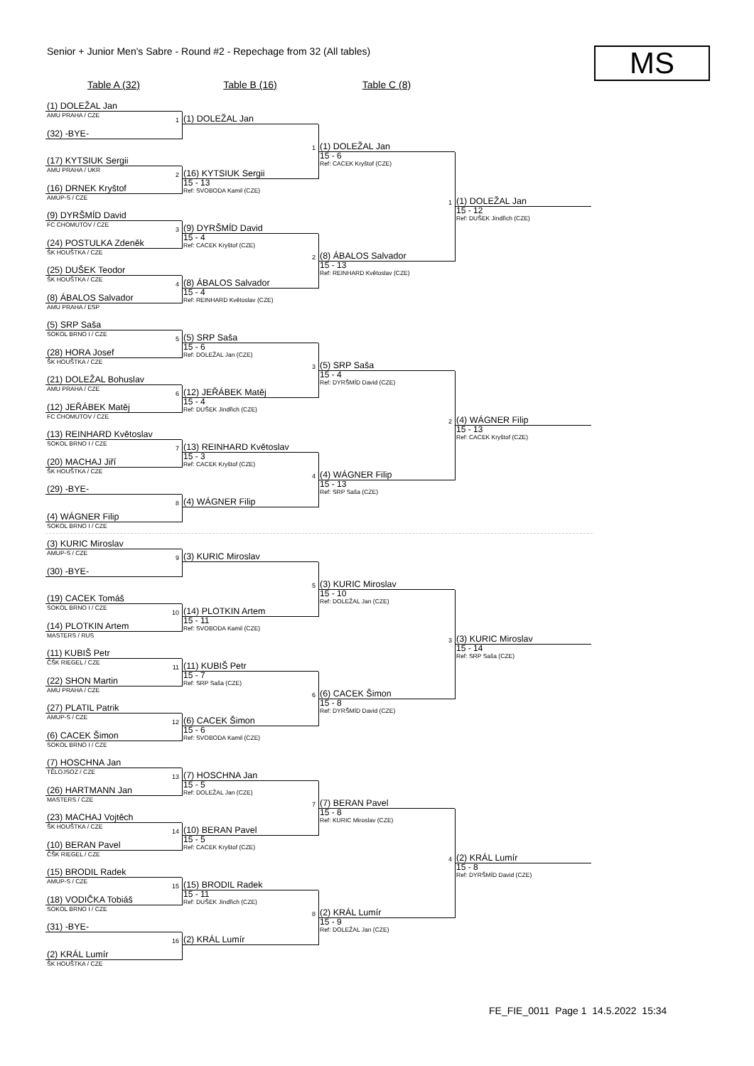Senior + Junior Men's Sabre - Round #2 - Repechage from 32 (All tables)
MS
Table A (32) Table B (16) Table C (8)
(1) DOLEŽAL Jan
AMU PRAHA / CZE
(32) -BYE-
(17) KYTSIUK Sergii
AMU PRAHA / UKR
(16) DRNEK Kryštof
AMUP-S / CZE
(9) DYRŠMÍD David
FC CHOMUTOV / CZE
(24) POSTULKA Zdeněk
ŠK HOUŠTKA / CZE
(25) DUŠEK Teodor
ŠK HOUŠTKA / CZE
(8) ÁBALOS Salvador
AMU PRAHA / ESP
(5) SRP Saša
SOKOL BRNO I / CZE
(28) HORA Josef
ŠK HOUŠTKA / CZE
(21) DOLEŽAL Bohuslav
AMU PRAHA / CZE
(12) JEŘÁBEK Matěj
FC CHOMUTOV / CZE
(13) REINHARD Květoslav
SOKOL BRNO I / CZE
(20) MACHAJ Jiří
ŠK HOUŠTKA / CZE
(29) -BYE-
(4) WÁGNER Filip
SOKOL BRNO I / CZE
(3) KURIC Miroslav
AMUP-S / CZE
(30) -BYE-
(19) CACEK Tomáš
SOKOL BRNO I / CZE
(14) PLOTKIN Artem
MASTERS / RUS
(11) KUBIŠ Petr
ČŠK RIEGEL / CZE
(22) SHON Martin
AMU PRAHA / CZE
(27) PLATIL Patrik
AMUP-S / CZE
(6) CACEK Šimon
SOKOL BRNO I / CZE
(7) HOSCHNA Jan
TĚLOJSOZ / CZE
(26) HARTMANN Jan
MASTERS / CZE
(23) MACHAJ Vojtěch
ŠK HOUŠTKA / CZE
(10) BERAN Pavel
ČŠK RIEGEL / CZE
(15) BRODIL Radek
AMUP-S / CZE
(18) VODIČKA Tobiáš
SOKOL BRNO I / CZE
(31) -BYE-
(2) KRÁL Lumír
ŠK HOUŠTKA / CZE
1
(1) DOLEŽAL Jan
2
(16) KYTSIUK Sergii
15 - 13
Ref: SVOBODA Kamil (CZE)
3
(9) DYRŠMÍD David
15 - 4
Ref: CACEK Kryštof (CZE)
4
(8) ÁBALOS Salvador
15 - 4
Ref: REINHARD Květoslav (CZE)
5
(5) SRP Saša
15 - 6
Ref: DOLEŽAL Jan (CZE)
6
(12) JEŘÁBEK Matěj
15 - 4
Ref: DUŠEK Jindřich (CZE)
7
(13) REINHARD Květoslav
15 - 3
Ref: CACEK Kryštof (CZE)
8
(4) WÁGNER Filip
9
(3) KURIC Miroslav
10
(14) PLOTKIN Artem
15 - 11
Ref: SVOBODA Kamil (CZE)
11
(11) KUBIŠ Petr
15 - 7
Ref: SRP Saša (CZE)
12
(6) CACEK Šimon
15 - 6
Ref: SVOBODA Kamil (CZE)
13
(7) HOSCHNA Jan
15 - 5
Ref: DOLEŽAL Jan (CZE)
14
(10) BERAN Pavel
15 - 5
Ref: CACEK Kryštof (CZE)
15
(15) BRODIL Radek
15 - 11
Ref: DUŠEK Jindřich (CZE)
16
(2) KRÁL Lumír
1
(1) DOLEŽAL Jan
15 - 6
Ref: CACEK Kryštof (CZE)
2
(8) ÁBALOS Salvador
15 - 13
Ref: REINHARD Květoslav (CZE)
3
(5) SRP Saša
15 - 4
Ref: DYRŠMÍD David (CZE)
4
(4) WÁGNER Filip
15 - 13
Ref: SRP Saša (CZE)
5
(3) KURIC Miroslav
15 - 10
Ref: DOLEŽAL Jan (CZE)
6
(6) CACEK Šimon
15 - 8
Ref: DYRŠMÍD David (CZE)
7
(7) BERAN Pavel
15 - 8
Ref: KURIC Miroslav (CZE)
8
(2) KRÁL Lumír
15 - 9
Ref: DOLEŽAL Jan (CZE)
1
(1) DOLEŽAL Jan
15 - 12
Ref: DUŠEK Jindřich (CZE)
2
(4) WÁGNER Filip
15 - 13
Ref: CACEK Kryštof (CZE)
3
(3) KURIC Miroslav
15 - 14
Ref: SRP Saša (CZE)
4
(2) KRÁL Lumír
15 - 8
Ref: DYRŠMÍD David (CZE)
FE_FIE_0011 Page 1 14.5.2022 15:34